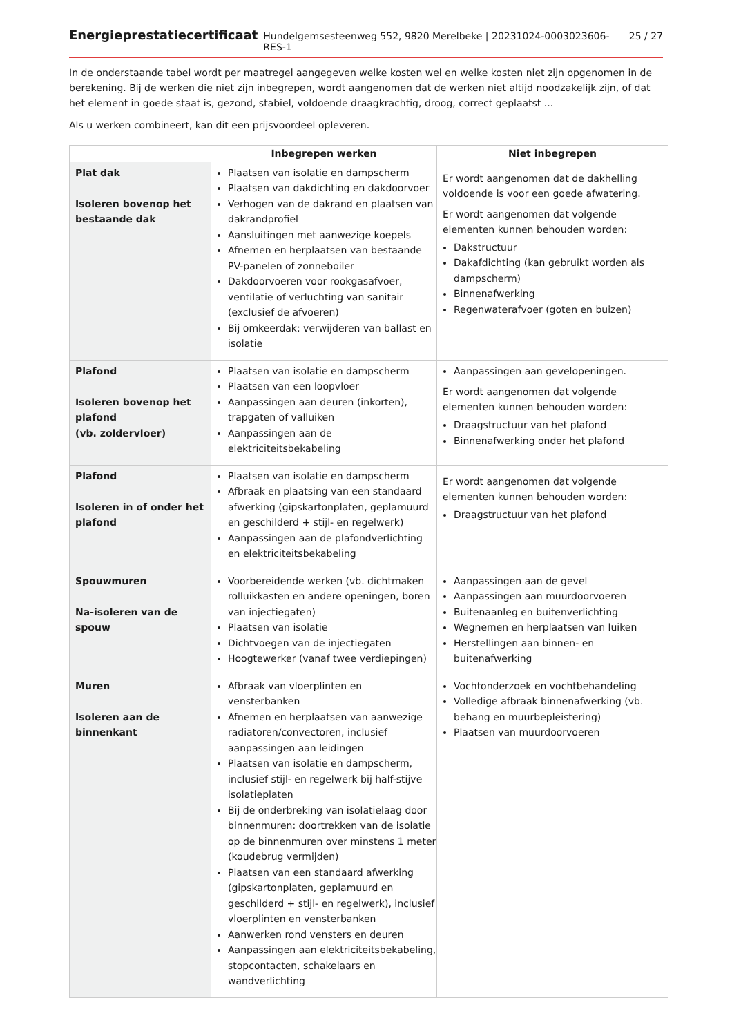Energieprestatiecertificaat Hundelgemsesteenweg 552, 9820 Merelbeke | 20231024-0003023606-RES-1 25 / 27
In de onderstaande tabel wordt per maatregel aangegeven welke kosten wel en welke kosten niet zijn opgenomen in de berekening. Bij de werken die niet zijn inbegrepen, wordt aangenomen dat de werken niet altijd noodzakelijk zijn, of dat het element in goede staat is, gezond, stabiel, voldoende draagkrachtig, droog, correct geplaatst ...
Als u werken combineert, kan dit een prijsvoordeel opleveren.
| | Inbegrepen werken | Niet inbegrepen |
| --- | --- | --- |
| Plat dak Isoleren bovenop het bestaande dak | Plaatsen van isolatie en dampscherm Plaatsen van dakdichting en dakdoorvoer Verhogen van de dakrand en plaatsen van dakrandprofiel Aansluitingen met aanwezige koepels Afnemen en herplaatsen van bestaande PV-panelen of zonneboiler Dakdoorvoeren voor rookgasafvoer, ventilatie of verluchting van sanitair (exclusief de afvoeren) Bij omkeerdak: verwijderen van ballast en isolatie | Er wordt aangenomen dat de dakhelling voldoende is voor een goede afwatering. Er wordt aangenomen dat volgende elementen kunnen behouden worden: Dakstructuur Dakafdichting (kan gebruikt worden als dampscherm) Binnenafwerking Regenwaterafvoer (goten en buizen) |
| Plafond Isoleren bovenop het plafond (vb. zoldervloer) | Plaatsen van isolatie en dampscherm Plaatsen van een loopvloer Aanpassingen aan deuren (inkorten), trapgaten of valluiken Aanpassingen aan de elektriciteitsbekabeling | Aanpassingen aan gevelopeningen. Er wordt aangenomen dat volgende elementen kunnen behouden worden: Draagstructuur van het plafond Binnenafwerking onder het plafond |
| Plafond Isoleren in of onder het plafond | Plaatsen van isolatie en dampscherm Afbraak en plaatsing van een standaard afwerking (gipskartonplaten, geplamuurd en geschilderd + stijl- en regelwerk) Aanpassingen aan de plafondverlichting en elektriciteitsbekabeling | Er wordt aangenomen dat volgende elementen kunnen behouden worden: Draagstructuur van het plafond |
| Spouwmuren Na-isoleren van de spouw | Voorbereidende werken (vb. dichtmaken rolluikkasten en andere openingen, boren van injectiegaten) Plaatsen van isolatie Dichtvoegen van de injectiegaten Hoogtewerker (vanaf twee verdiepingen) | Aanpassingen aan de gevel Aanpassingen aan muurdoorvoeren Buitenaanleg en buitenverlichting Wegnemen en herplaatsen van luiken Herstellingen aan binnen- en buitenafwerking |
| Muren Isoleren aan de binnenkant | Afbraak van vloerplinten en vensterbanken Afnemen en herplaatsen van aanwezige radiatoren/convectoren, inclusief aanpassingen aan leidingen Plaatsen van isolatie en dampscherm, inclusief stijl- en regelwerk bij half-stijve isolatieplaten Bij de onderbreking van isolatielaag door binnenmuren: doortrekken van de isolatie op de binnenmuren over minstens 1 meter (koudebrug vermijden) Plaatsen van een standaard afwerking (gipskartonplaten, geplamuurd en geschilderd + stijl- en regelwerk), inclusief vloerplinten en vensterbanken Aanwerken rond vensters en deuren Aanpassingen aan elektriciteitsbekabeling, stopcontacten, schakelaars en wandverlichting | Vochtonderzoek en vochtbehandeling Volledige afbraak binnenafwerking (vb. behang en muurbepleistering) Plaatsen van muurdoorvoeren |